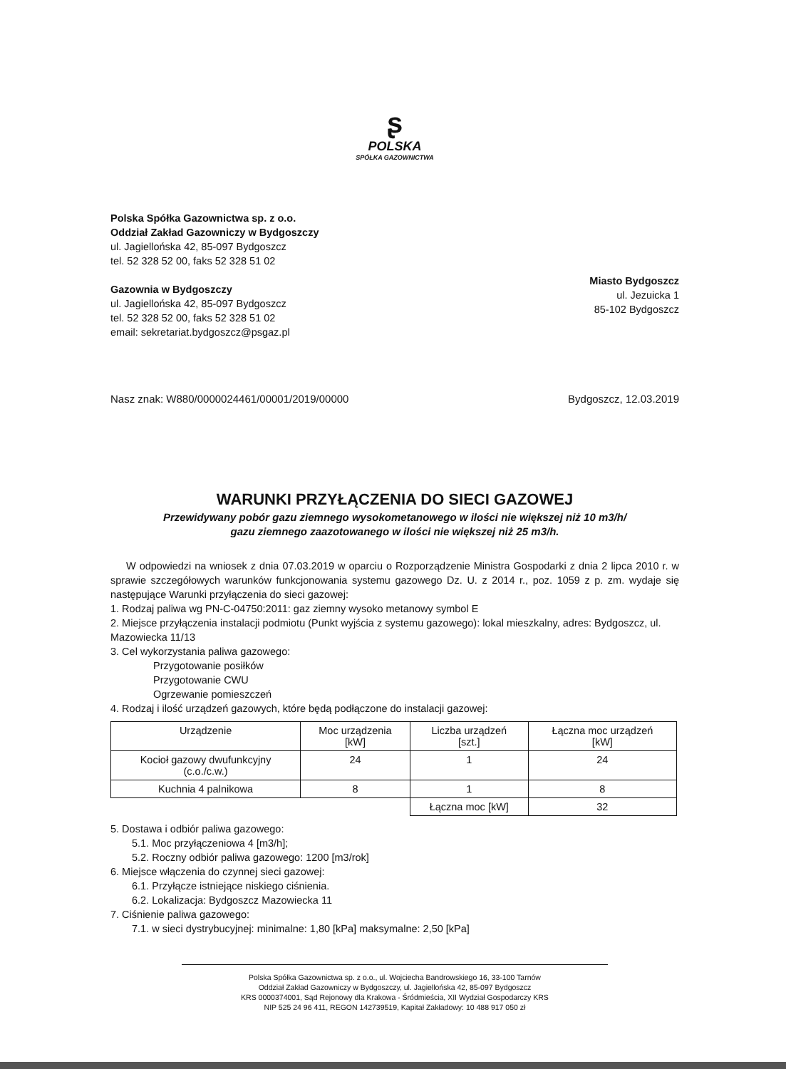ʂ
POLSKA
SPÓŁKA GAZOWNICTWA
Polska Spółka Gazownictwa sp. z o.o.
Oddział Zakład Gazowniczy w Bydgoszczy
ul. Jagiellońska 42, 85-097 Bydgoszcz
tel. 52 328 52 00, faks 52 328 51 02
Gazownia w Bydgoszczy
ul. Jagiellońska 42, 85-097 Bydgoszcz
tel. 52 328 52 00, faks 52 328 51 02
email: sekretariat.bydgoszcz@psgaz.pl
Miasto Bydgoszcz
ul. Jezuicka 1
85-102 Bydgoszcz
Nasz znak: W880/0000024461/00001/2019/00000 Bydgoszcz, 12.03.2019
WARUNKI PRZYŁĄCZENIA DO SIECI GAZOWEJ
Przewidywany pobór gazu ziemnego wysokometanowego w ilości nie większej niż 10 m3/h/
gazu ziemnego zaazotowanego w ilości nie większej niż 25 m3/h.
W odpowiedzi na wniosek z dnia 07.03.2019 w oparciu o Rozporządzenie Ministra Gospodarki z dnia 2 lipca 2010 r. w sprawie szczegółowych warunków funkcjonowania systemu gazowego Dz. U. z 2014 r., poz. 1059 z p. zm. wydaje się następujące Warunki przyłączenia do sieci gazowej:
1. Rodzaj paliwa wg PN-C-04750:2011: gaz ziemny wysoko metanowy symbol E
2. Miejsce przyłączenia instalacji podmiotu (Punkt wyjścia z systemu gazowego): lokal mieszkalny, adres: Bydgoszcz, ul. Mazowiecka 11/13
3. Cel wykorzystania paliwa gazowego:
Przygotowanie posiłków
Przygotowanie CWU
Ogrzewanie pomieszczeń
4. Rodzaj i ilość urządzeń gazowych, które będą podłączone do instalacji gazowej:
| Urządzenie | Moc urządzenia [kW] | Liczba urządzeń [szt.] | Łączna moc urządzeń [kW] |
| --- | --- | --- | --- |
| Kocioł gazowy dwufunkcyjny (c.o./c.w.) | 24 | 1 | 24 |
| Kuchnia 4 palnikowa | 8 | 1 | 8 |
| | | Łączna moc [kW] | 32 |
5. Dostawa i odbiór paliwa gazowego:
5.1. Moc przyłączeniowa 4 [m3/h];
5.2. Roczny odbiór paliwa gazowego: 1200 [m3/rok]
6. Miejsce włączenia do czynnej sieci gazowej:
6.1. Przyłącze istniejące niskiego ciśnienia.
6.2. Lokalizacja: Bydgoszcz Mazowiecka 11
7. Ciśnienie paliwa gazowego:
7.1. w sieci dystrybucyjnej: minimalne: 1,80 [kPa] maksymalne: 2,50 [kPa]
Polska Spółka Gazownictwa sp. z o.o., ul. Wojciecha Bandrowskiego 16, 33-100 Tarnów
Oddział Zakład Gazowniczy w Bydgoszczy, ul. Jagiellońska 42, 85-097 Bydgoszcz
KRS 0000374001, Sąd Rejonowy dla Krakowa - Śródmieścia, XII Wydział Gospodarczy KRS
NIP 525 24 96 411, REGON 142739519, Kapitał Zakładowy: 10 488 917 050 zł